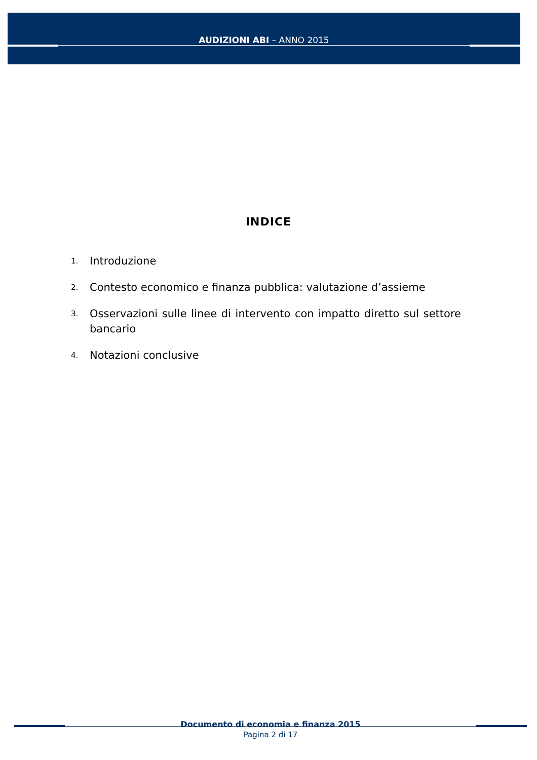AUDIZIONI ABI – ANNO 2015
INDICE
1. Introduzione
2. Contesto economico e finanza pubblica: valutazione d’assieme
3. Osservazioni sulle linee di intervento con impatto diretto sul settore bancario
4. Notazioni conclusive
Documento di economia e finanza 2015
Pagina 2 di 17